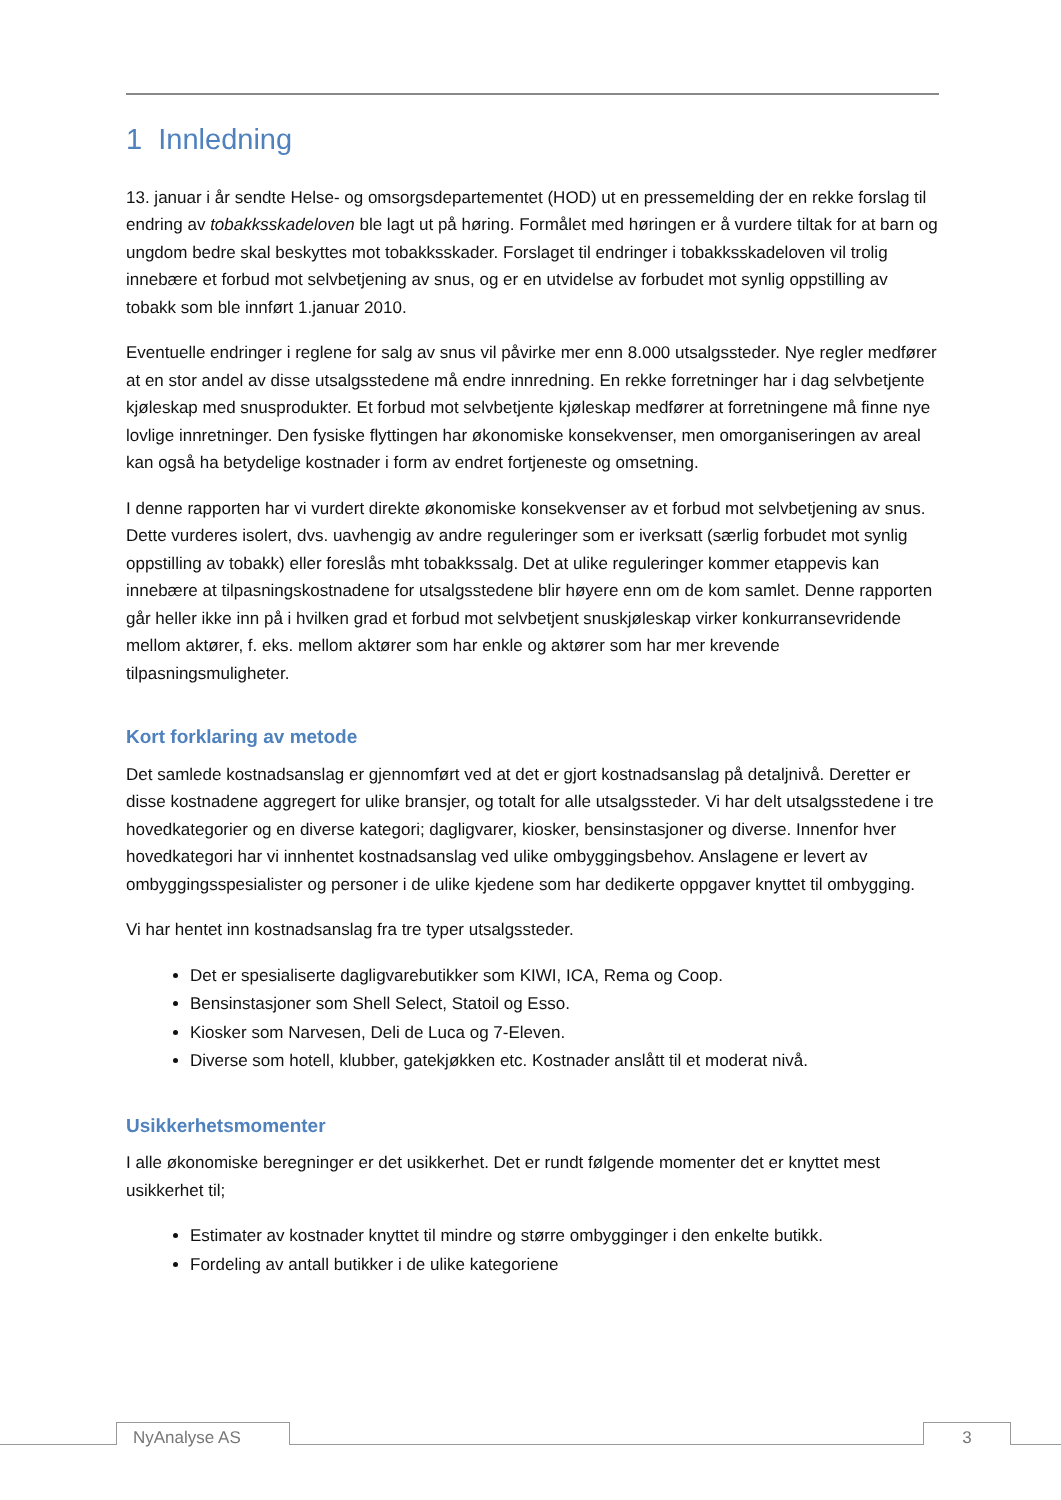1 Innledning
13. januar i år sendte Helse- og omsorgsdepartementet (HOD) ut en pressemelding der en rekke forslag til endring av tobakksskadeloven ble lagt ut på høring. Formålet med høringen er å vurdere tiltak for at barn og ungdom bedre skal beskyttes mot tobakksskader. Forslaget til endringer i tobakksskadeloven vil trolig innebære et forbud mot selvbetjening av snus, og er en utvidelse av forbudet mot synlig oppstilling av tobakk som ble innført 1.januar 2010.
Eventuelle endringer i reglene for salg av snus vil påvirke mer enn 8.000 utsalgssteder. Nye regler medfører at en stor andel av disse utsalgsstedene må endre innredning. En rekke forretninger har i dag selvbetjente kjøleskap med snusprodukter. Et forbud mot selvbetjente kjøleskap medfører at forretningene må finne nye lovlige innretninger. Den fysiske flyttingen har økonomiske konsekvenser, men omorganiseringen av areal kan også ha betydelige kostnader i form av endret fortjeneste og omsetning.
I denne rapporten har vi vurdert direkte økonomiske konsekvenser av et forbud mot selvbetjening av snus. Dette vurderes isolert, dvs. uavhengig av andre reguleringer som er iverksatt (særlig forbudet mot synlig oppstilling av tobakk) eller foreslås mht tobakkssalg. Det at ulike reguleringer kommer etappevis kan innebære at tilpasningskostnadene for utsalgsstedene blir høyere enn om de kom samlet. Denne rapporten går heller ikke inn på i hvilken grad et forbud mot selvbetjent snuskjøleskap virker konkurransevridende mellom aktører, f. eks. mellom aktører som har enkle og aktører som har mer krevende tilpasningsmuligheter.
Kort forklaring av metode
Det samlede kostnadsanslag er gjennomført ved at det er gjort kostnadsanslag på detaljnivå. Deretter er disse kostnadene aggregert for ulike bransjer, og totalt for alle utsalgssteder. Vi har delt utsalgsstedene i tre hovedkategorier og en diverse kategori; dagligvarer, kiosker, bensinstasjoner og diverse. Innenfor hver hovedkategori har vi innhentet kostnadsanslag ved ulike ombyggingsbehov. Anslagene er levert av ombyggingsspesialister og personer i de ulike kjedene som har dedikerte oppgaver knyttet til ombygging.
Vi har hentet inn kostnadsanslag fra tre typer utsalgssteder.
Det er spesialiserte dagligvarebutikker som KIWI, ICA, Rema og Coop.
Bensinstasjoner som Shell Select, Statoil og Esso.
Kiosker som Narvesen, Deli de Luca og 7-Eleven.
Diverse som hotell, klubber, gatekjøkken etc. Kostnader anslått til et moderat nivå.
Usikkerhetsmomenter
I alle økonomiske beregninger er det usikkerhet. Det er rundt følgende momenter det er knyttet mest usikkerhet til;
Estimater av kostnader knyttet til mindre og større ombygginger i den enkelte butikk.
Fordeling av antall butikker i de ulike kategoriene
NyAnalyse AS 3